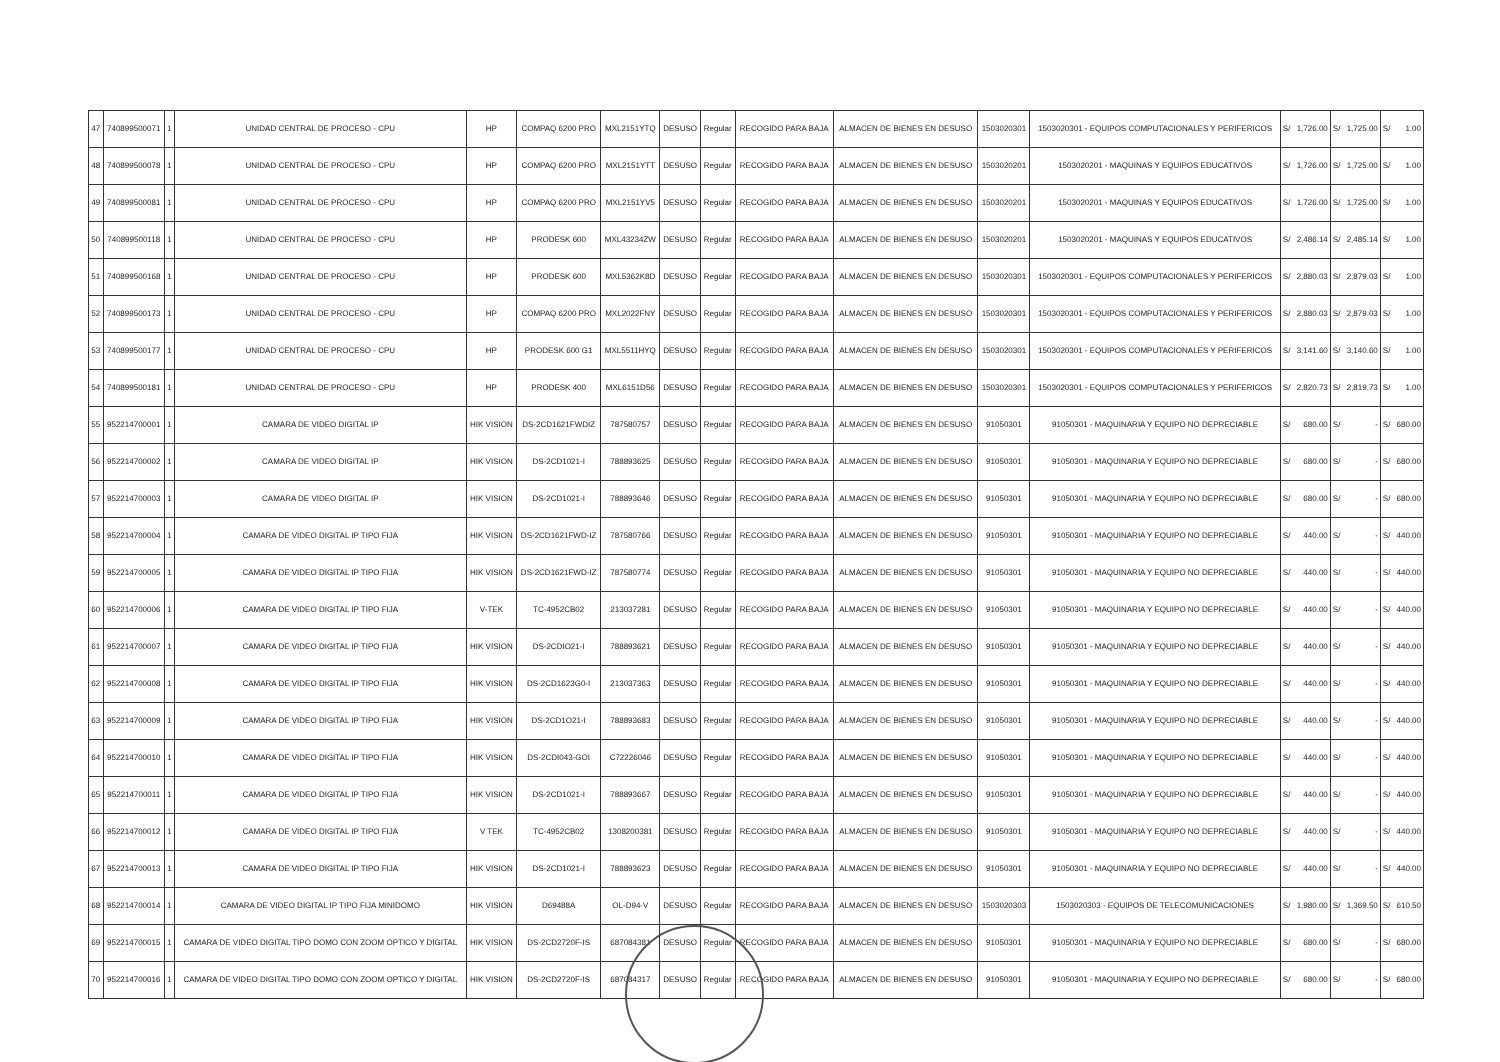| 47 | 740899500071 | 1 | UNIDAD CENTRAL DE PROCESO - CPU | HP | COMPAQ 6200 PRO | MXL2151YTQ | DESUSO | Regular | RECOGIDO PARA BAJA | ALMACEN DE BIENES EN DESUSO | 1503020301 | 1503020301 - EQUIPOS COMPUTACIONALES Y PERIFERICOS | S/ | 1,726.00 | S/ | 1,725.00 | S/ | 1.00 |
| 48 | 740899500078 | 1 | UNIDAD CENTRAL DE PROCESO - CPU | HP | COMPAQ 6200 PRO | MXL2151YTT | DESUSO | Regular | RECOGIDO PARA BAJA | ALMACEN DE BIENES EN DESUSO | 1503020201 | 1503020201 - MAQUINAS Y EQUIPOS EDUCATIVOS | S/ | 1,726.00 | S/ | 1,725.00 | S/ | 1.00 |
| 49 | 740899500081 | 1 | UNIDAD CENTRAL DE PROCESO - CPU | HP | COMPAQ 6200 PRO | MXL2151YV5 | DESUSO | Regular | RECOGIDO PARA BAJA | ALMACEN DE BIENES EN DESUSO | 1503020201 | 1503020201 - MAQUINAS Y EQUIPOS EDUCATIVOS | S/ | 1,726.00 | S/ | 1,725.00 | S/ | 1.00 |
| 50 | 740899500118 | 1 | UNIDAD CENTRAL DE PROCESO - CPU | HP | PRODESK 600 | MXL43234ZW | DESUSO | Regular | RECOGIDO PARA BAJA | ALMACEN DE BIENES EN DESUSO | 1503020201 | 1503020201 - MAQUINAS Y EQUIPOS EDUCATIVOS | S/ | 2,486.14 | S/ | 2,485.14 | S/ | 1.00 |
| 51 | 740899500168 | 1 | UNIDAD CENTRAL DE PROCESO - CPU | HP | PRODESK 600 | MXL5362K8D | DESUSO | Regular | RECOGIDO PARA BAJA | ALMACEN DE BIENES EN DESUSO | 1503020301 | 1503020301 - EQUIPOS COMPUTACIONALES Y PERIFERICOS | S/ | 2,880.03 | S/ | 2,879.03 | S/ | 1.00 |
| 52 | 740899500173 | 1 | UNIDAD CENTRAL DE PROCESO - CPU | HP | COMPAQ 6200 PRO | MXL2022FNY | DESUSO | Regular | RECOGIDO PARA BAJA | ALMACEN DE BIENES EN DESUSO | 1503020301 | 1503020301 - EQUIPOS COMPUTACIONALES Y PERIFERICOS | S/ | 2,880.03 | S/ | 2,879.03 | S/ | 1.00 |
| 53 | 740899500177 | 1 | UNIDAD CENTRAL DE PROCESO - CPU | HP | PRODESK 600 G1 | MXL5511HYQ | DESUSO | Regular | RECOGIDO PARA BAJA | ALMACEN DE BIENES EN DESUSO | 1503020301 | 1503020301 - EQUIPOS COMPUTACIONALES Y PERIFERICOS | S/ | 3,141.60 | S/ | 3,140.60 | S/ | 1.00 |
| 54 | 740899500181 | 1 | UNIDAD CENTRAL DE PROCESO - CPU | HP | PRODESK 400 | MXL6151D56 | DESUSO | Regular | RECOGIDO PARA BAJA | ALMACEN DE BIENES EN DESUSO | 1503020301 | 1503020301 - EQUIPOS COMPUTACIONALES Y PERIFERICOS | S/ | 2,820.73 | S/ | 2,819.73 | S/ | 1.00 |
| 55 | 952214700001 | 1 | CAMARA DE VIDEO DIGITAL IP | HIK VISION | DS-2CD1621FWDIZ | 787580757 | DESUSO | Regular | RECOGIDO PARA BAJA | ALMACEN DE BIENES EN DESUSO | 91050301 | 91050301 - MAQUINARIA Y EQUIPO NO DEPRECIABLE | S/ | 680.00 | S/ | - | S/ | 680.00 |
| 56 | 952214700002 | 1 | CAMARA DE VIDEO DIGITAL IP | HIK VISION | DS-2CD1021-I | 788893625 | DESUSO | Regular | RECOGIDO PARA BAJA | ALMACEN DE BIENES EN DESUSO | 91050301 | 91050301 - MAQUINARIA Y EQUIPO NO DEPRECIABLE | S/ | 680.00 | S/ | - | S/ | 680.00 |
| 57 | 952214700003 | 1 | CAMARA DE VIDEO DIGITAL IP | HIK VISION | DS-2CD1021-I | 788893646 | DESUSO | Regular | RECOGIDO PARA BAJA | ALMACEN DE BIENES EN DESUSO | 91050301 | 91050301 - MAQUINARIA Y EQUIPO NO DEPRECIABLE | S/ | 680.00 | S/ | - | S/ | 680.00 |
| 58 | 952214700004 | 1 | CAMARA DE VIDEO DIGITAL IP TIPO FIJA | HIK VISION | DS-2CD1621FWD-IZ | 787580766 | DESUSO | Regular | RECOGIDO PARA BAJA | ALMACEN DE BIENES EN DESUSO | 91050301 | 91050301 - MAQUINARIA Y EQUIPO NO DEPRECIABLE | S/ | 440.00 | S/ | - | S/ | 440.00 |
| 59 | 952214700005 | 1 | CAMARA DE VIDEO DIGITAL IP TIPO FIJA | HIK VISION | DS-2CD1621FWD-IZ | 787580774 | DESUSO | Regular | RECOGIDO PARA BAJA | ALMACEN DE BIENES EN DESUSO | 91050301 | 91050301 - MAQUINARIA Y EQUIPO NO DEPRECIABLE | S/ | 440.00 | S/ | - | S/ | 440.00 |
| 60 | 952214700006 | 1 | CAMARA DE VIDEO DIGITAL IP TIPO FIJA | V-TEK | TC-4952CB02 | 213037281 | DESUSO | Regular | RECOGIDO PARA BAJA | ALMACEN DE BIENES EN DESUSO | 91050301 | 91050301 - MAQUINARIA Y EQUIPO NO DEPRECIABLE | S/ | 440.00 | S/ | - | S/ | 440.00 |
| 61 | 952214700007 | 1 | CAMARA DE VIDEO DIGITAL IP TIPO FIJA | HIK VISION | DS-2CDIO21-I | 788893621 | DESUSO | Regular | RECOGIDO PARA BAJA | ALMACEN DE BIENES EN DESUSO | 91050301 | 91050301 - MAQUINARIA Y EQUIPO NO DEPRECIABLE | S/ | 440.00 | S/ | - | S/ | 440.00 |
| 62 | 952214700008 | 1 | CAMARA DE VIDEO DIGITAL IP TIPO FIJA | HIK VISION | DS-2CD1623G0-I | 213037363 | DESUSO | Regular | RECOGIDO PARA BAJA | ALMACEN DE BIENES EN DESUSO | 91050301 | 91050301 - MAQUINARIA Y EQUIPO NO DEPRECIABLE | S/ | 440.00 | S/ | - | S/ | 440.00 |
| 63 | 952214700009 | 1 | CAMARA DE VIDEO DIGITAL IP TIPO FIJA | HIK VISION | DS-2CD1O21-I | 788893683 | DESUSO | Regular | RECOGIDO PARA BAJA | ALMACEN DE BIENES EN DESUSO | 91050301 | 91050301 - MAQUINARIA Y EQUIPO NO DEPRECIABLE | S/ | 440.00 | S/ | - | S/ | 440.00 |
| 64 | 952214700010 | 1 | CAMARA DE VIDEO DIGITAL IP TIPO FIJA | HIK VISION | DS-2CDI043-GOI | C72226046 | DESUSO | Regular | RECOGIDO PARA BAJA | ALMACEN DE BIENES EN DESUSO | 91050301 | 91050301 - MAQUINARIA Y EQUIPO NO DEPRECIABLE | S/ | 440.00 | S/ | - | S/ | 440.00 |
| 65 | 952214700011 | 1 | CAMARA DE VIDEO DIGITAL IP TIPO FIJA | HIK VISION | DS-2CD1021-I | 788893667 | DESUSO | Regular | RECOGIDO PARA BAJA | ALMACEN DE BIENES EN DESUSO | 91050301 | 91050301 - MAQUINARIA Y EQUIPO NO DEPRECIABLE | S/ | 440.00 | S/ | - | S/ | 440.00 |
| 66 | 952214700012 | 1 | CAMARA DE VIDEO DIGITAL IP TIPO FIJA | V TEK | TC-4952CB02 | 1308200381 | DESUSO | Regular | RECOGIDO PARA BAJA | ALMACEN DE BIENES EN DESUSO | 91050301 | 91050301 - MAQUINARIA Y EQUIPO NO DEPRECIABLE | S/ | 440.00 | S/ | - | S/ | 440.00 |
| 67 | 952214700013 | 1 | CAMARA DE VIDEO DIGITAL IP TIPO FIJA | HIK VISION | DS-2CD1021-I | 788893623 | DESUSO | Regular | RECOGIDO PARA BAJA | ALMACEN DE BIENES EN DESUSO | 91050301 | 91050301 - MAQUINARIA Y EQUIPO NO DEPRECIABLE | S/ | 440.00 | S/ | - | S/ | 440.00 |
| 68 | 952214700014 | 1 | CAMARA DE VIDEO DIGITAL IP TIPO FIJA MINIDOMO | HIK VISION | D69488A | OL-D94-V | DESUSO | Regular | RECOGIDO PARA BAJA | ALMACEN DE BIENES EN DESUSO | 1503020303 | 1503020303 - EQUIPOS DE TELECOMUNICACIONES | S/ | 1,980.00 | S/ | 1,369.50 | S/ | 610.50 |
| 69 | 952214700015 | 1 | CAMARA DE VIDEO DIGITAL TIPO DOMO CON ZOOM OPTICO Y DIGITAL | HIK VISION | DS-2CD2720F-IS | 687084381 | DESUSO | Regular | RECOGIDO PARA BAJA | ALMACEN DE BIENES EN DESUSO | 91050301 | 91050301 - MAQUINARIA Y EQUIPO NO DEPRECIABLE | S/ | 680.00 | S/ | - | S/ | 680.00 |
| 70 | 952214700016 | 1 | CAMARA DE VIDEO DIGITAL TIPO DOMO CON ZOOM OPTICO Y DIGITAL | HIK VISION | DS-2CD2720F-IS | 687084317 | DESUSO | Regular | RECOGIDO PARA BAJA | ALMACEN DE BIENES EN DESUSO | 91050301 | 91050301 - MAQUINARIA Y EQUIPO NO DEPRECIABLE | S/ | 680.00 | S/ | - | S/ | 680.00 |